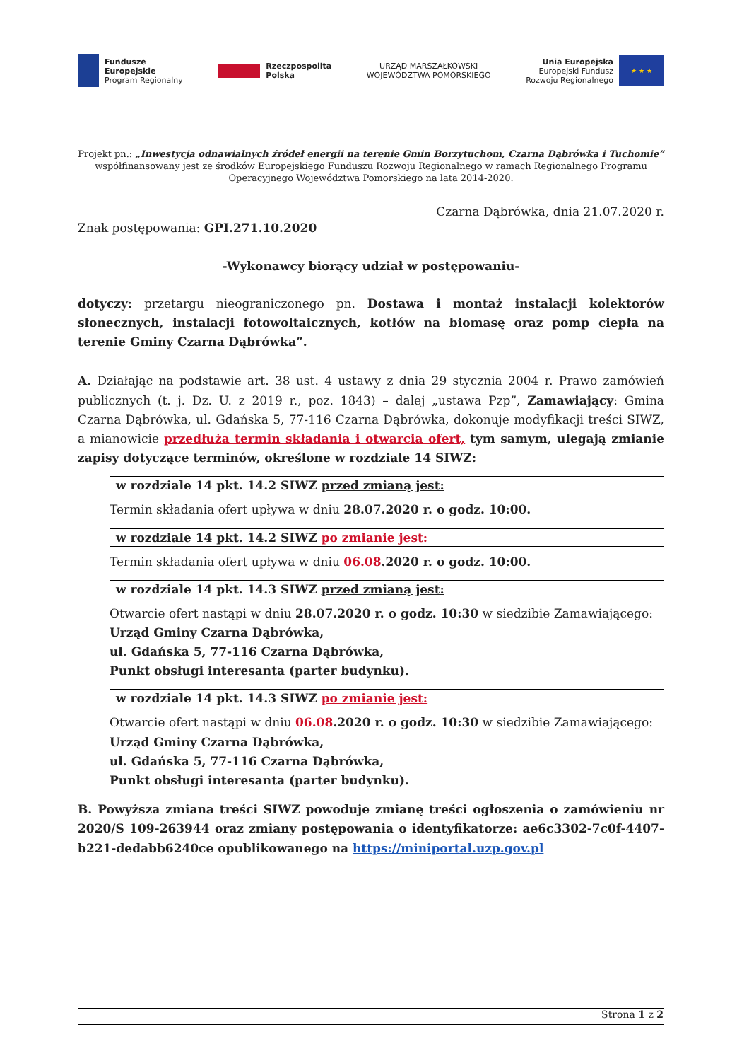Fundusze
Europejskie
Program Regionalny
Rzeczpospolita
Polska
URZĄD MARSZAŁKOWSKI
WOJEWÓDZTWA POMORSKIEGO
Unia Europejska
Europejski Fundusz
Rozwoju Regionalnego ★ ★ ★
Projekt pn.: „Inwestycja odnawialnych źródeł energii na terenie Gmin Borzytuchom, Czarna Dąbrówka i Tuchomie” współfinansowany jest ze środków Europejskiego Funduszu Rozwoju Regionalnego w ramach Regionalnego Programu Operacyjnego Województwa Pomorskiego na lata 2014-2020.
Czarna Dąbrówka, dnia 21.07.2020 r.
Znak postępowania: GPI.271.10.2020
-Wykonawcy biorący udział w postępowaniu-
dotyczy: przetargu nieograniczonego pn. Dostawa i montaż instalacji kolektorów słonecznych, instalacji fotowoltaicznych, kotłów na biomasę oraz pomp ciepła na terenie Gminy Czarna Dąbrówka”.
A. Działając na podstawie art. 38 ust. 4 ustawy z dnia 29 stycznia 2004 r. Prawo zamówień publicznych (t. j. Dz. U. z 2019 r., poz. 1843) – dalej „ustawa Pzp”, Zamawiający: Gmina Czarna Dąbrówka, ul. Gdańska 5, 77-116 Czarna Dąbrówka, dokonuje modyfikacji treści SIWZ, a mianowicie przedłuża termin składania i otwarcia ofert, tym samym, ulegają zmianie zapisy dotyczące terminów, określone w rozdziale 14 SIWZ:
w rozdziale 14 pkt. 14.2 SIWZ przed zmianą jest:
Termin składania ofert upływa w dniu 28.07.2020 r. o godz. 10:00.
w rozdziale 14 pkt. 14.2 SIWZ po zmianie jest:
Termin składania ofert upływa w dniu 06.08.2020 r. o godz. 10:00.
w rozdziale 14 pkt. 14.3 SIWZ przed zmianą jest:
Otwarcie ofert nastąpi w dniu 28.07.2020 r. o godz. 10:30 w siedzibie Zamawiającego:
Urząd Gminy Czarna Dąbrówka,
ul. Gdańska 5, 77-116 Czarna Dąbrówka,
Punkt obsługi interesanta (parter budynku).
w rozdziale 14 pkt. 14.3 SIWZ po zmianie jest:
Otwarcie ofert nastąpi w dniu 06.08.2020 r. o godz. 10:30 w siedzibie Zamawiającego:
Urząd Gminy Czarna Dąbrówka,
ul. Gdańska 5, 77-116 Czarna Dąbrówka,
Punkt obsługi interesanta (parter budynku).
B. Powyższa zmiana treści SIWZ powoduje zmianę treści ogłoszenia o zamówieniu nr 2020/S 109-263944 oraz zmiany postępowania o identyfikatorze: ae6c3302-7c0f-4407-b221-dedabb6240ce opublikowanego na https://miniportal.uzp.gov.pl
Strona 1 z 2